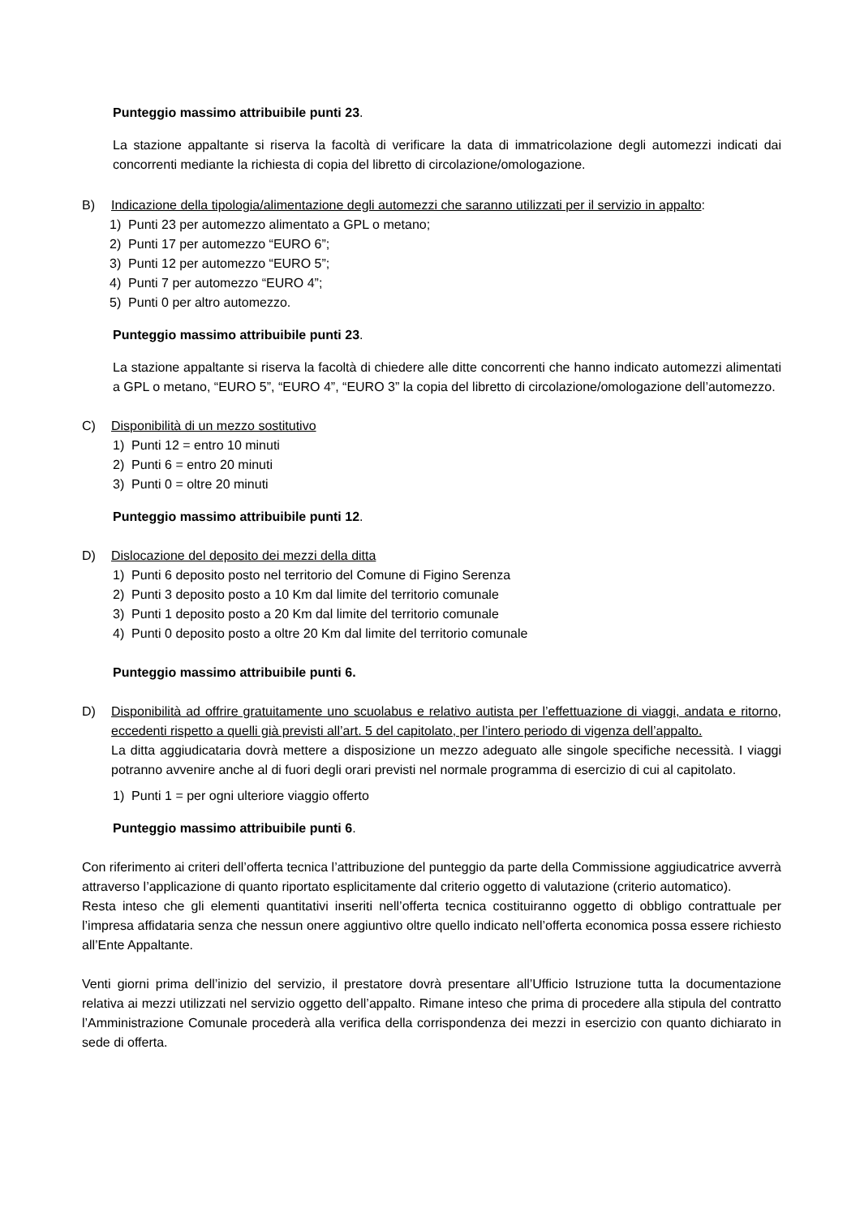Punteggio massimo attribuibile punti 23.
La stazione appaltante si riserva la facoltà di verificare la data di immatricolazione degli automezzi indicati dai concorrenti mediante la richiesta di copia del libretto di circolazione/omologazione.
B) Indicazione della tipologia/alimentazione degli automezzi che saranno utilizzati per il servizio in appalto:
1) Punti 23 per automezzo alimentato a GPL o metano;
2) Punti 17 per automezzo “EURO 6”;
3) Punti 12 per automezzo “EURO 5”;
4) Punti 7 per automezzo “EURO 4”;
5) Punti 0 per altro automezzo.
Punteggio massimo attribuibile punti 23.
La stazione appaltante si riserva la facoltà di chiedere alle ditte concorrenti che hanno indicato automezzi alimentati a GPL o metano, “EURO 5”, “EURO 4”, “EURO 3” la copia del libretto di circolazione/omologazione dell’automezzo.
C) Disponibilità di un mezzo sostitutivo
1) Punti 12 = entro 10 minuti
2) Punti 6 = entro 20 minuti
3) Punti 0 = oltre 20 minuti
Punteggio massimo attribuibile punti 12.
D) Dislocazione del deposito dei mezzi della ditta
1) Punti 6 deposito posto nel territorio del Comune di Figino Serenza
2) Punti 3 deposito posto a 10 Km dal limite del territorio comunale
3) Punti 1 deposito posto a 20 Km dal limite del territorio comunale
4) Punti 0 deposito posto a oltre 20 Km dal limite del territorio comunale
Punteggio massimo attribuibile punti 6.
D) Disponibilità ad offrire gratuitamente uno scuolabus e relativo autista per l’effettuazione di viaggi, andata e ritorno, eccedenti rispetto a quelli già previsti all’art. 5 del capitolato, per l’intero periodo di vigenza dell’appalto.
La ditta aggiudicataria dovrà mettere a disposizione un mezzo adeguato alle singole specifiche necessità. I viaggi potranno avvenire anche al di fuori degli orari previsti nel normale programma di esercizio di cui al capitolato.
1) Punti 1 = per ogni ulteriore viaggio offerto
Punteggio massimo attribuibile punti 6.
Con riferimento ai criteri dell’offerta tecnica l’attribuzione del punteggio da parte della Commissione aggiudicatrice avverrà attraverso l’applicazione di quanto riportato esplicitamente dal criterio oggetto di valutazione (criterio automatico).
Resta inteso che gli elementi quantitativi inseriti nell’offerta tecnica costituiranno oggetto di obbligo contrattuale per l’impresa affidataria senza che nessun onere aggiuntivo oltre quello indicato nell’offerta economica possa essere richiesto all’Ente Appaltante.
Venti giorni prima dell’inizio del servizio, il prestatore dovrà presentare all’Ufficio Istruzione tutta la documentazione relativa ai mezzi utilizzati nel servizio oggetto dell’appalto. Rimane inteso che prima di procedere alla stipula del contratto l’Amministrazione Comunale procederà alla verifica della corrispondenza dei mezzi in esercizio con quanto dichiarato in sede di offerta.